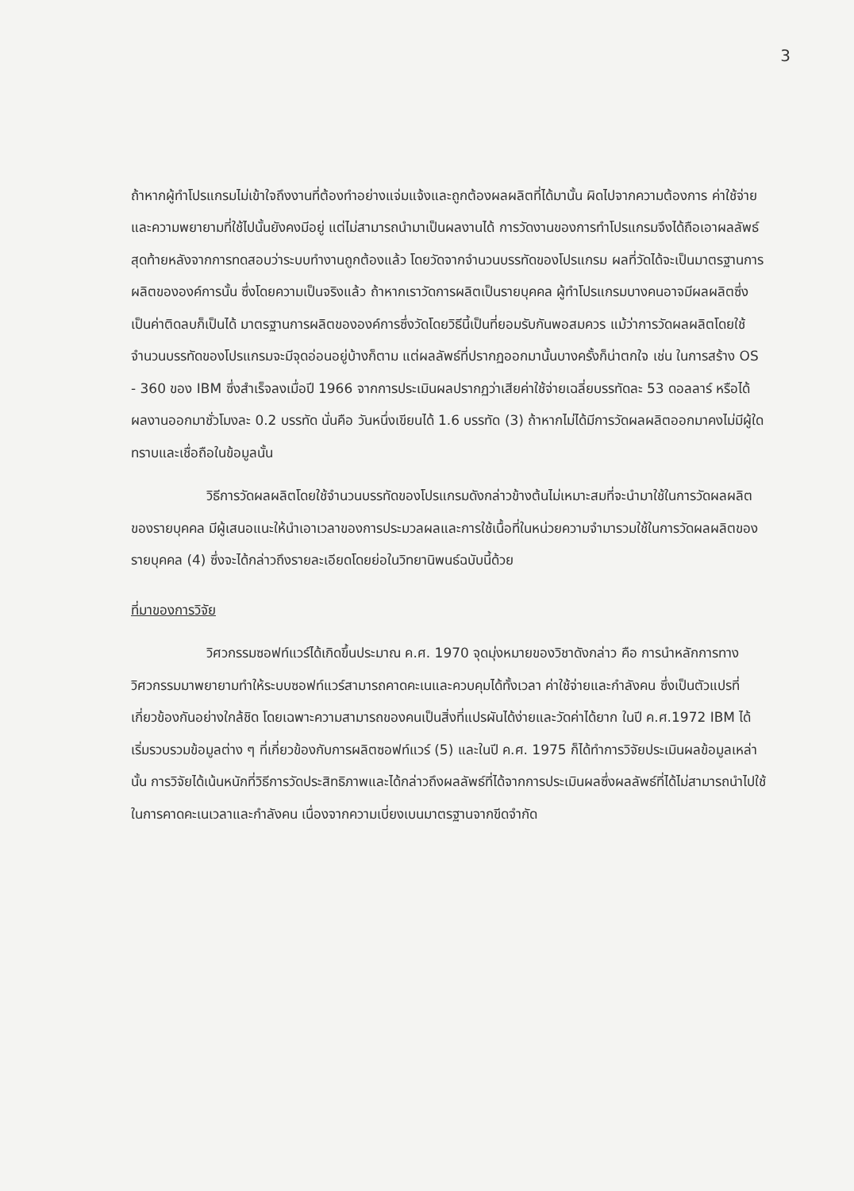3
ถ้าหากผู้ทำโปรแกรมไม่เข้าใจถึงงานที่ต้องทำอย่างแจ่มแจ้งและถูกต้องผลผลิตที่ได้มานั้น ผิดไปจากความต้องการ ค่าใช้จ่ายและความพยายามที่ใช้ไปนั้นยังคงมีอยู่ แต่ไม่สามารถนำมาเป็นผลงานได้ การวัดงานของการทำโปรแกรมจึงได้ถือเอาผลลัพธ์สุดท้ายหลังจากการทดสอบว่าระบบทำงานถูกต้องแล้ว โดยวัดจากจำนวนบรรทัดของโปรแกรม ผลที่วัดได้จะเป็นมาตรฐานการผลิตขององค์การนั้น ซึ่งโดยความเป็นจริงแล้ว ถ้าหากเราวัดการผลิตเป็นรายบุคคล ผู้ทำโปรแกรมบางคนอาจมีผลผลิตซึ่งเป็นค่าติดลบก็เป็นได้ มาตรฐานการผลิตขององค์การซึ่งวัดโดยวิธีนี้เป็นที่ยอมรับกันพอสมควร แม้ว่าการวัดผลผลิตโดยใช้จำนวนบรรทัดของโปรแกรมจะมีจุดอ่อนอยู่บ้างก็ตาม แต่ผลลัพธ์ที่ปรากฏออกมานั้นบางครั้งก็น่าตกใจ เช่น ในการสร้าง OS - 360 ของ IBM ซึ่งสำเร็จลงเมื่อปี 1966 จากการประเมินผลปรากฏว่าเสียค่าใช้จ่ายเฉลี่ยบรรทัดละ 53 ดอลลาร์ หรือได้ผลงานออกมาชั่วโมงละ 0.2 บรรทัด นั่นคือ วันหนึ่งเขียนได้ 1.6 บรรทัด (3) ถ้าหากไม่ได้มีการวัดผลผลิตออกมาคงไม่มีผู้ใดทราบและเชื่อถือในข้อมูลนั้น
วิธีการวัดผลผลิตโดยใช้จำนวนบรรทัดของโปรแกรมดังกล่าวข้างต้นไม่เหมาะสมที่จะนำมาใช้ในการวัดผลผลิตของรายบุคคล มีผู้เสนอแนะให้นำเอาเวลาของการประมวลผลและการใช้เนื้อที่ในหน่วยความจำมารวมใช้ในการวัดผลผลิตของรายบุคคล (4) ซึ่งจะได้กล่าวถึงรายละเอียดโดยย่อในวิทยานิพนธ์ฉบับนี้ด้วย
ที่มาของการวิจัย
วิศวกรรมซอฟท์แวร์ได้เกิดขึ้นประมาณ ค.ศ. 1970 จุดมุ่งหมายของวิชาดังกล่าว คือ การนำหลักการทางวิศวกรรมมาพยายามทำให้ระบบซอฟท์แวร์สามารถคาดคะเนและควบคุมได้ทั้งเวลา ค่าใช้จ่ายและกำลังคน ซึ่งเป็นตัวแปรที่เกี่ยวข้องกันอย่างใกล้ชิด โดยเฉพาะความสามารถของคนเป็นสิ่งที่แปรผันได้ง่ายและวัดค่าได้ยาก ในปี ค.ศ.1972 IBM ได้เริ่มรวบรวมข้อมูลต่าง ๆ ที่เกี่ยวข้องกับการผลิตซอฟท์แวร์ (5) และในปี ค.ศ. 1975 ก็ได้ทำการวิจัยประเมินผลข้อมูลเหล่านั้น การวิจัยได้เน้นหนักที่วิธีการวัดประสิทธิภาพและได้กล่าวถึงผลลัพธ์ที่ได้จากการประเมินผลซึ่งผลลัพธ์ที่ได้ไม่สามารถนำไปใช้ในการคาดคะเนเวลาและกำลังคน เนื่องจากความเบี่ยงเบนมาตรฐานจากขีดจำกัด